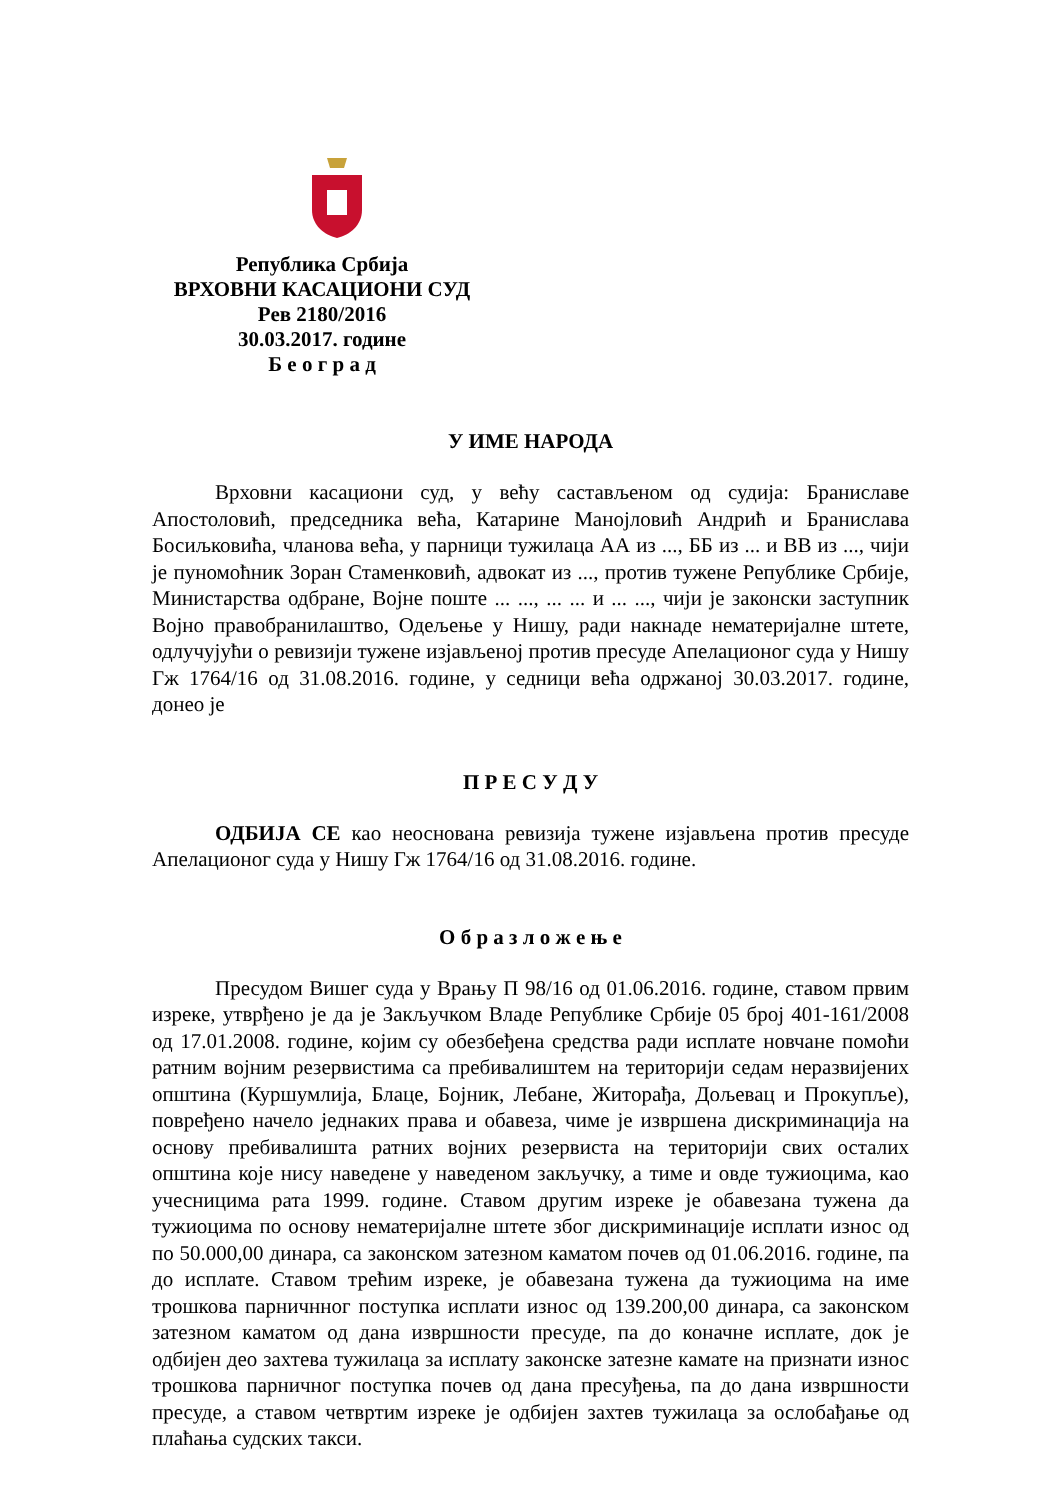Република Србија
ВРХОВНИ КАСАЦИОНИ СУД
Рев 2180/2016
30.03.2017. године
Б е о г р а д
У ИМЕ НАРОДА
Врховни касациони суд, у већу састављеном од судија: Браниславе Апостоловић, председника већа, Катарине Манојловић Андрић и Бранислава Босиљковића, чланова већа, у парници тужилаца АА из ..., ББ из ... и ВВ из ..., чији је пуномоћник Зоран Стаменковић, адвокат из ..., против тужене Републике Србије, Министарства одбране, Војне поште ... ..., ... ... и ... ..., чији је законски заступник Војно правобранилаштво, Одељење у Нишу, ради накнаде нематеријалне штете, одлучујући о ревизији тужене изјављеној против пресуде Апелационог суда у Нишу Гж 1764/16 од 31.08.2016. године, у седници већа одржаној 30.03.2017. године, донео је
П Р Е С У Д У
ОДБИЈА СЕ као неоснована ревизија тужене изјављена против пресуде Апелационог суда у Нишу Гж 1764/16 од 31.08.2016. године.
О б р а з л о ж е њ е
Пресудом Вишег суда у Врању П 98/16 од 01.06.2016. године, ставом првим изреке, утврђено је да је Закључком Владе Републике Србије 05 број 401-161/2008 од 17.01.2008. године, којим су обезбеђена средства ради исплате новчане помоћи ратним војним резервистима са пребивалиштем на територији седам неразвијених општина (Куршумлија, Блаце, Бојник, Лебане, Житорађа, Дољевац и Прокупље), повређено начело једнаких права и обавеза, чиме је извршена дискриминација на основу пребивалишта ратних војних резервиста на територији свих осталих општина које нису наведене у наведеном закључку, а тиме и овде тужиоцима, као учесницима рата 1999. године. Ставом другим изреке је обавезана тужена да тужиоцима по основу нематеријалне штете због дискриминације исплати износ од по 50.000,00 динара, са законском затезном каматом почев од 01.06.2016. године, па до исплате. Ставом трећим изреке, је обавезана тужена да тужиоцима на име трошкова парничнног поступка исплати износ од 139.200,00 динара, са законском затезном каматом од дана извршности пресуде, па до коначне исплате, док је одбијен део захтева тужилаца за исплату законске затезне камате на признати износ трошкова парничног поступка почев од дана пресуђења, па до дана извршности пресуде, а ставом четвртим изреке је одбијен захтев тужилаца за ослобађање од плаћања судских такси.